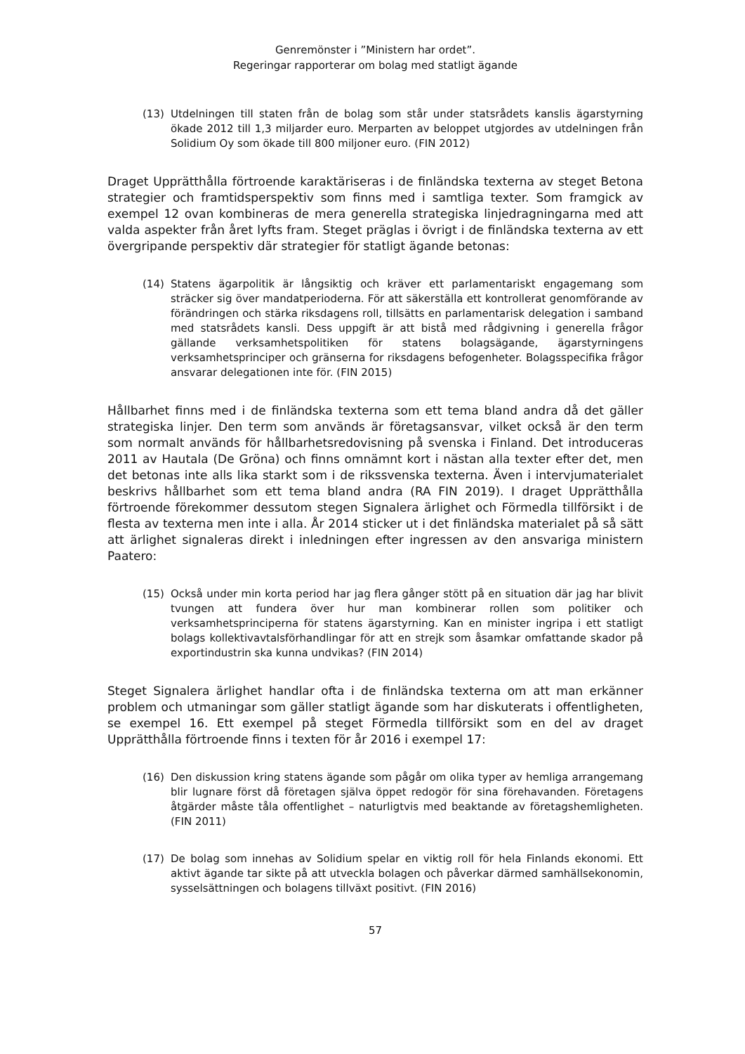Genremönster i ”Ministern har ordet”.
Regeringar rapporterar om bolag med statligt ägande
(13) Utdelningen till staten från de bolag som står under statsrådets kanslis ägarstyrning ökade 2012 till 1,3 miljarder euro. Merparten av beloppet utgjordes av utdelningen från Solidium Oy som ökade till 800 miljoner euro. (FIN 2012)
Draget Upprätthålla förtroende karaktäriseras i de finländska texterna av steget Betona strategier och framtidsperspektiv som finns med i samtliga texter. Som framgick av exempel 12 ovan kombineras de mera generella strategiska linjedragningarna med att valda aspekter från året lyfts fram. Steget präglas i övrigt i de finländska texterna av ett övergripande perspektiv där strategier för statligt ägande betonas:
(14) Statens ägarpolitik är långsiktig och kräver ett parlamentariskt engagemang som sträcker sig över mandatperioderna. För att säkerställa ett kontrollerat genomförande av förändringen och stärka riksdagens roll, tillsätts en parlamentarisk delegation i samband med statsrådets kansli. Dess uppgift är att bistå med rådgivning i generella frågor gällande verksamhetspolitiken för statens bolagsägande, ägarstyrningens verksamhetsprinciper och gränserna for riksdagens befogenheter. Bolagsspecifika frågor ansvarar delegationen inte för. (FIN 2015)
Hållbarhet finns med i de finländska texterna som ett tema bland andra då det gäller strategiska linjer. Den term som används är företagsansvar, vilket också är den term som normalt används för hållbarhetsredovisning på svenska i Finland. Det introduceras 2011 av Hautala (De Gröna) och finns omnämnt kort i nästan alla texter efter det, men det betonas inte alls lika starkt som i de rikssvenska texterna. Även i intervjumaterialet beskrivs hållbarhet som ett tema bland andra (RA FIN 2019). I draget Upprätthålla förtroende förekommer dessutom stegen Signalera ärlighet och Förmedla tillförsikt i de flesta av texterna men inte i alla. År 2014 sticker ut i det finländska materialet på så sätt att ärlighet signaleras direkt i inledningen efter ingressen av den ansvariga ministern Paatero:
(15) Också under min korta period har jag flera gånger stött på en situation där jag har blivit tvungen att fundera över hur man kombinerar rollen som politiker och verksamhetsprinciperna för statens ägarstyrning. Kan en minister ingripa i ett statligt bolags kollektivavtalsförhandlingar för att en strejk som åsamkar omfattande skador på exportindustrin ska kunna undvikas? (FIN 2014)
Steget Signalera ärlighet handlar ofta i de finländska texterna om att man erkänner problem och utmaningar som gäller statligt ägande som har diskuterats i offentligheten, se exempel 16. Ett exempel på steget Förmedla tillförsikt som en del av draget Upprätthålla förtroende finns i texten för år 2016 i exempel 17:
(16) Den diskussion kring statens ägande som pågår om olika typer av hemliga arrangemang blir lugnare först då företagen själva öppet redogör för sina förehavanden. Företagens åtgärder måste tåla offentlighet – naturligtvis med beaktande av företagshemligheten. (FIN 2011)
(17) De bolag som innehas av Solidium spelar en viktig roll för hela Finlands ekonomi. Ett aktivt ägande tar sikte på att utveckla bolagen och påverkar därmed samhällsekonomin, sysselsättningen och bolagens tillväxt positivt. (FIN 2016)
57